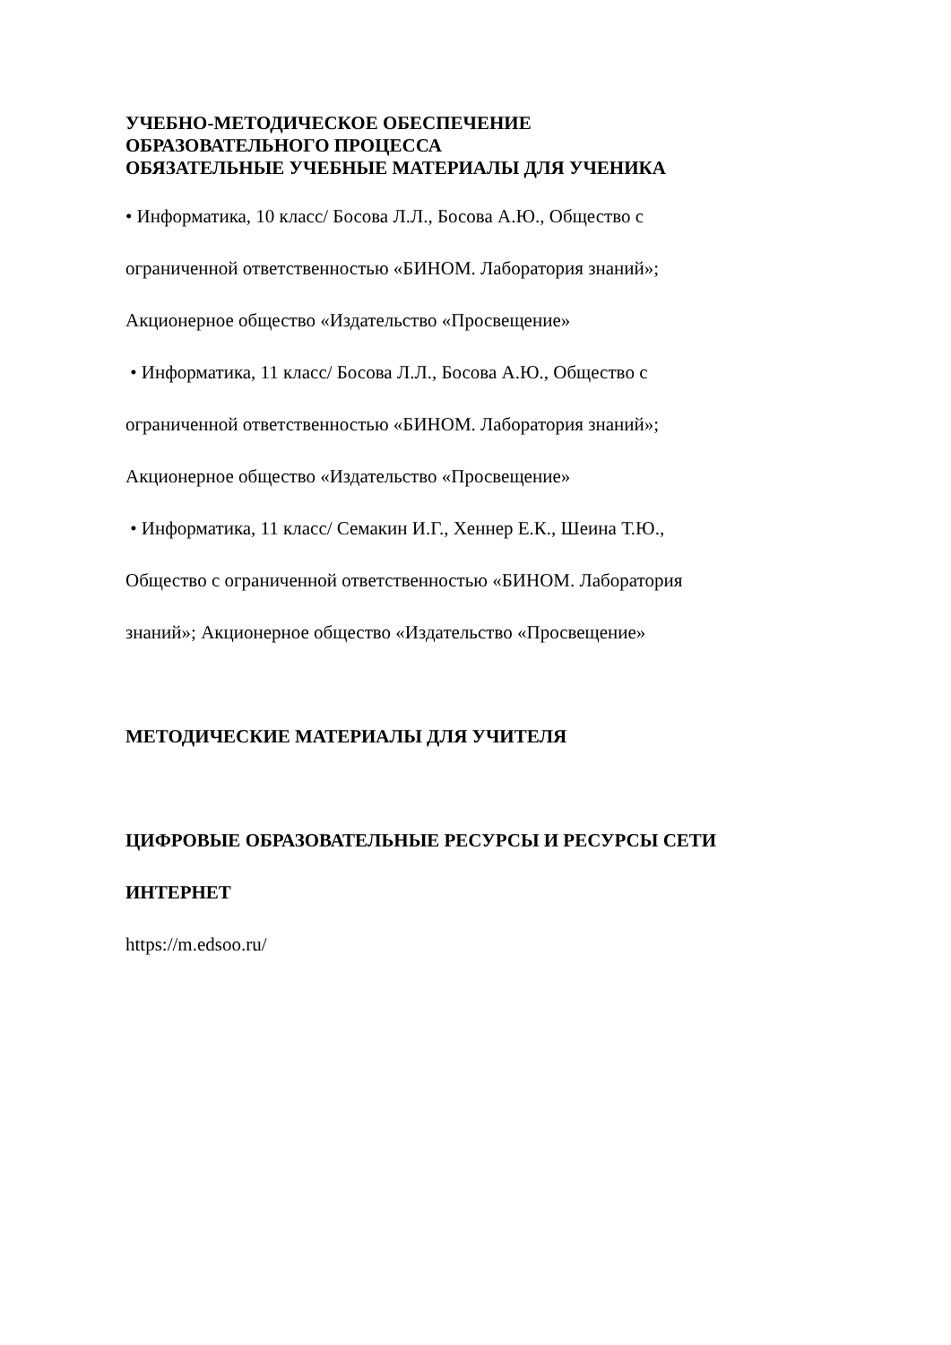УЧЕБНО-МЕТОДИЧЕСКОЕ ОБЕСПЕЧЕНИЕ
ОБРАЗОВАТЕЛЬНОГО ПРОЦЕССА
ОБЯЗАТЕЛЬНЫЕ УЧЕБНЫЕ МАТЕРИАЛЫ ДЛЯ УЧЕНИКА
• Информатика, 10 класс/ Босова Л.Л., Босова А.Ю., Общество с
ограниченной ответственностью «БИНОМ. Лаборатория знаний»;
Акционерное общество «Издательство «Просвещение»
• Информатика, 11 класс/ Босова Л.Л., Босова А.Ю., Общество с
ограниченной ответственностью «БИНОМ. Лаборатория знаний»;
Акционерное общество «Издательство «Просвещение»
• Информатика, 11 класс/ Семакин И.Г., Хеннер Е.К., Шеина Т.Ю.,
Общество с ограниченной ответственностью «БИНОМ. Лаборатория
знаний»; Акционерное общество «Издательство «Просвещение»
МЕТОДИЧЕСКИЕ МАТЕРИАЛЫ ДЛЯ УЧИТЕЛЯ
ЦИФРОВЫЕ ОБРАЗОВАТЕЛЬНЫЕ РЕСУРСЫ И РЕСУРСЫ СЕТИ
ИНТЕРНЕТ
https://m.edsoo.ru/